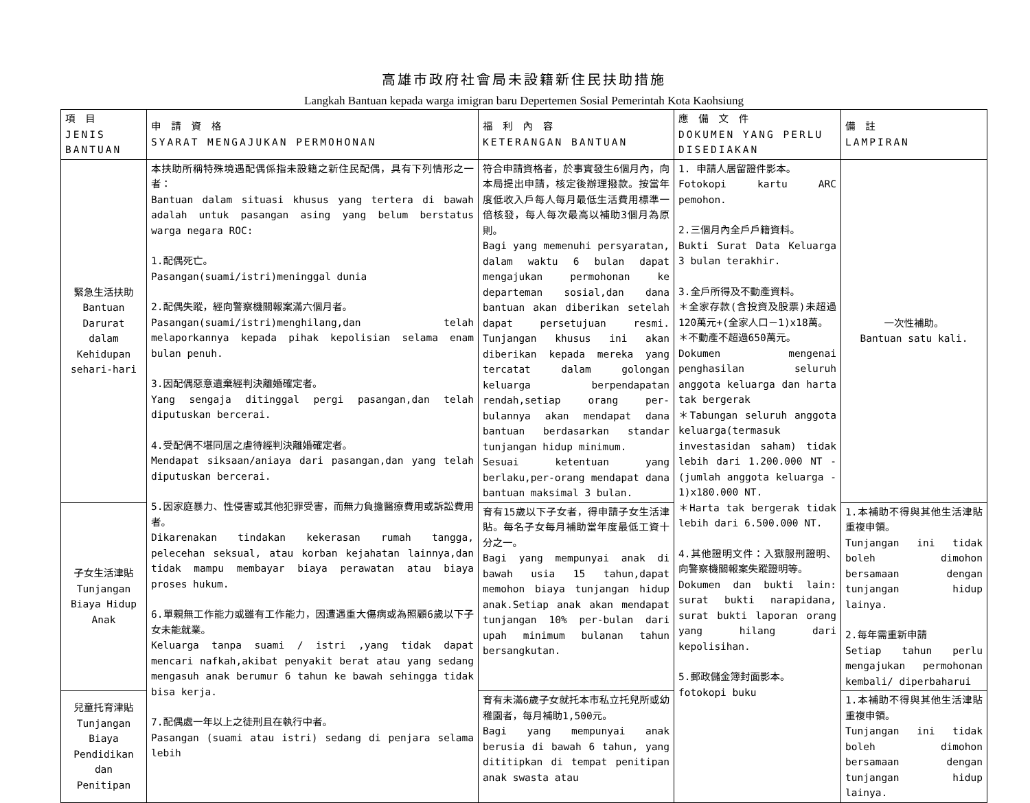高雄市政府社會局未設籍新住民扶助措施
Langkah Bantuan kepada warga imigran baru Depertemen Sosial Pemerintah Kota Kaohsiung
| 項 目 JENIS BANTUAN | 申 請 資 格 SYARAT MENGAJUKAN PERMOHONAN | 福 利 內 容 KETERANGAN BANTUAN | 應 備 文 件 DOKUMEN YANG PERLU DISEDIAKAN | 備 註 LAMPIRAN |
| --- | --- | --- | --- | --- |
| 緊急生活扶助 Bantuan Darurat dalam Kehidupan sehari-hari | 本扶助所稱特殊境遇配偶係指未設籍之新住民配偶，具有下列情形之一者： Bantuan dalam situasi khusus yang tertera di bawah adalah untuk pasangan asing yang belum berstatus warga negara ROC: 1.配偶死亡。 Pasangan(suami/istri)meninggal dunia 2.配偶失蹤，經向警察機關報案滿六個月者。 Pasangan(suami/istri)menghilang,dan telah melaporkannya kepada pihak kepolisian selama enam bulan penuh. 3.因配偶惡意遺棄經判決離婚確定者。 Yang sengaja ditinggal pergi pasangan,dan telah diputuskan bercerai. 4.受配偶不堪同居之虐待經判決離婚確定者。 Mendapat siksaan/aniaya dari pasangan,dan yang telah diputuskan bercerai. 5.因家庭暴力、性侵害或其他犯罪受害，而無力負擔醫療費用或訴訟費用者。 Dikarenakan tindakan kekerasan rumah tangga, pelecehan seksual, atau korban kejahatan lainnya,dan tidak mampu membayar biaya perawatan atau biaya proses hukum. 6.單親無工作能力或雖有工作能力，因遭遇重大傷病或為照顧6歲以下子女未能就業。 Keluarga tanpa suami / istri ,yang tidak dapat mencari nafkah,akibat penyakit berat atau yang sedang mengasuh anak berumur 6 tahun ke bawah sehingga tidak bisa kerja. 7.配偶處一年以上之徒刑且在執行中者。 Pasangan (suami atau istri) sedang di penjara selama lebih | 符合申請資格者，於事實發生6個月內，向本局提出申請，核定後辦理撥款。按當年度低收入戶每人每月最低生活費用標準一倍核發，每人每次最高以補助3個月為原則。 Bagi yang memenuhi persyaratan, dalam waktu 6 bulan dapat mengajukan permohonan ke departeman sosial,dan dana bantuan akan diberikan setelah dapat persetujuan resmi. Tunjangan khusus ini akan diberikan kepada mereka yang tercatat dalam golongan keluarga berpendapatan rendah,setiap orang per-bulannya akan mendapat dana bantuan berdasarkan standar tunjangan hidup minimum. Sesuai ketentuan yang berlaku,per-orang mendapat dana bantuan maksimal 3 bulan. | 1. 申請人居留證件影本。 Fotokopi kartu ARC pemohon. 2.三個月內全戶戶籍資料。 Bukti Surat Data Keluarga 3 bulan terakhir. 3.全戶所得及不動產資料。 ＊全家存款(含投資及股票)未超過120萬元+(全家人口－1)x18萬。 ＊不動產不超過650萬元。 Dokumen mengenai penghasilan seluruh anggota keluarga dan harta tak bergerak ＊Tabungan seluruh anggota keluarga(termasuk investasidan saham) tidak lebih dari 1.200.000 NT - (jumlah anggota keluarga - 1)x180.000 NT. ＊Harta tak bergerak tidak lebih dari 6.500.000 NT. 4.其他證明文件：入獄服刑證明、向警察機關報案失蹤證明等。 Dokumen dan bukti lain: surat bukti narapidana, surat bukti laporan orang yang hilang dari kepolisihan. 5.郵政儲金簿封面影本。 fotokopi buku | 一次性補助。 Bantuan satu kali. |
| 子女生活津貼 Tunjangan Biaya Hidup Anak | | 育有15歲以下子女者，得申請子女生活津貼。每名子女每月補助當年度最低工資十分之一。 Bagi yang mempunyai anak di bawah usia 15 tahun,dapat memohon biaya tunjangan hidup anak.Setiap anak akan mendapat tunjangan 10% per-bulan dari upah minimum bulanan tahun bersangkutan. | | 1.本補助不得與其他生活津貼重複申領。 Tunjangan ini tidak boleh dimohon bersamaan dengan tunjangan hidup lainya. 2.每年需重新申請 Setiap tahun perlu mengajukan permohonan kembali/ diperbaharui |
| 兒童托育津貼 Tunjangan Biaya Pendidikan dan Penitipan | | 育有未滿6歲子女就托本市私立托兒所或幼稚園者，每月補助1,500元。 Bagi yang mempunyai anak berusia di bawah 6 tahun, yang dititipkan di tempat penitipan anak swasta atau | | 1.本補助不得與其他生活津貼重複申領。 Tunjangan ini tidak boleh dimohon bersamaan dengan tunjangan hidup lainya. |